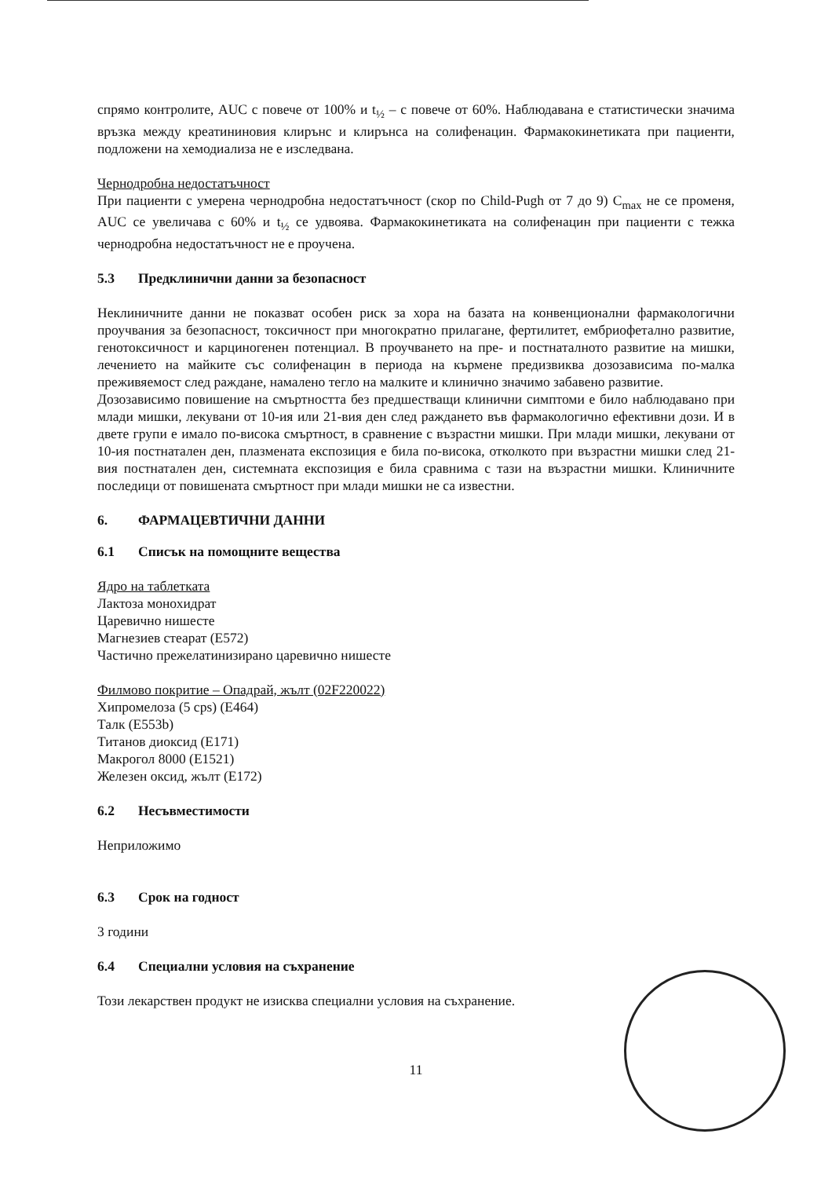спрямо контролите, AUC с повече от 100% и t<sub>½</sub> – с повече от 60%. Наблюдавана е статистически значима връзка между креатининовия клирънс и клирънса на солифенацин. Фармакокинетиката при пациенти, подложени на хемодиализа не е изследвана.
Чернодробна недостатъчност
При пациенти с умерена чернодробна недостатъчност (скор по Child-Pugh от 7 до 9) C<sub>max</sub> не се променя, AUC се увеличава с 60% и t<sub>½</sub> се удвоява. Фармакокинетиката на солифенацин при пациенти с тежка чернодробна недостатъчност не е проучена.
5.3 Предклинични данни за безопасност
Неклиничните данни не показват особен риск за хора на базата на конвенционални фармакологични проучвания за безопасност, токсичност при многократно прилагане, фертилитет, ембриофетално развитие, генотоксичност и карциногенен потенциал. В проучването на пре- и постнаталното развитие на мишки, лечението на майките със солифенацин в периода на кърмене предизвиква дозозависима по-малка преживяемост след раждане, намалено тегло на малките и клинично значимо забавено развитие.
Дозозависимо повишение на смъртността без предшестващи клинични симптоми е било наблюдавано при млади мишки, лекувани от 10-ия или 21-вия ден след раждането във фармакологично ефективни дози. И в двете групи е имало по-висока смъртност, в сравнение с възрастни мишки. При млади мишки, лекувани от 10-ия постнатален ден, плазмената експозиция е била по-висока, отколкото при възрастни мишки след 21-вия постнатален ден, системната експозиция е била сравнима с тази на възрастни мишки. Клиничните последици от повишената смъртност при млади мишки не са известни.
6. ФАРМАЦЕВТИЧНИ ДАННИ
6.1 Списък на помощните вещества
Ядро на таблетката
Лактоза монохидрат
Царевично нишесте
Магнезиев стеарат (E572)
Частично прежелатинизирано царевично нишесте
Филмово покритие – Опадрай, жълт (02F220022)
Хипромелоза (5 cps) (E464)
Талк (E553b)
Титанов диоксид (E171)
Макрогол 8000 (E1521)
Железен оксид, жълт (E172)
6.2 Несъвместимости
Неприложимо
6.3 Срок на годност
3 години
6.4 Специални условия на съхранение
Този лекарствен продукт не изисква специални условия на съхранение.
11